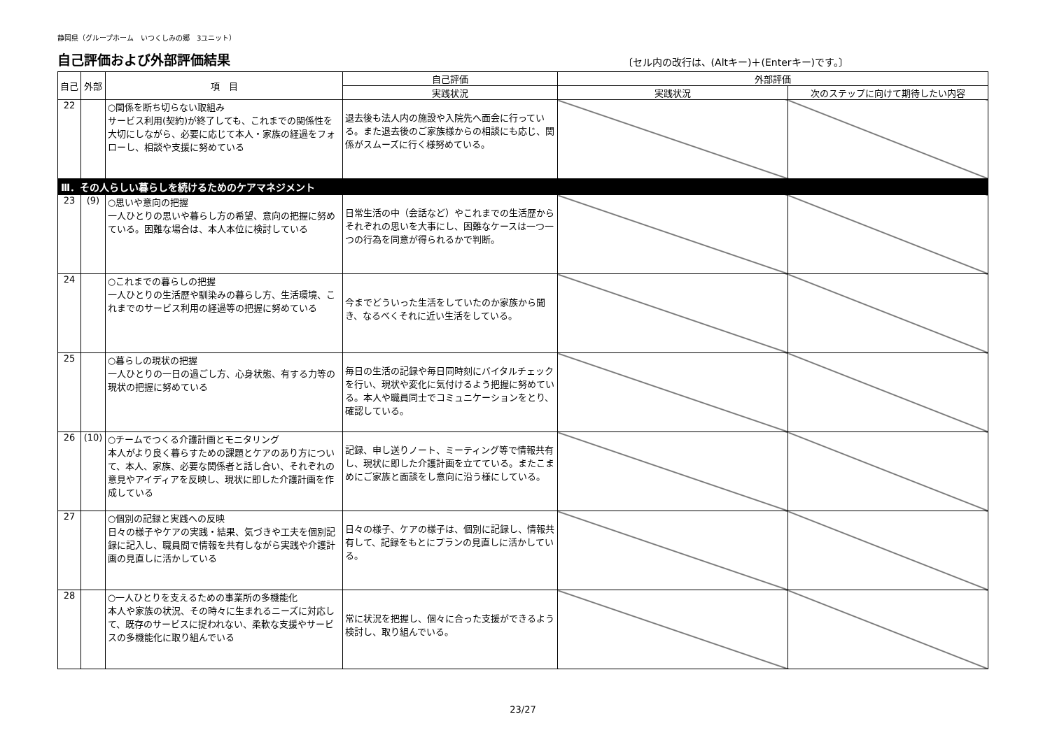静岡県（グループホーム　いつくしみの郷　3ユニット）
自己評価および外部評価結果
〔セル内の改行は、(Altキー)＋(Enterキー)です。〕
| 自己 | 外部 | 項 目 | 自己評価 | 外部評価 | |
| --- | --- | --- | --- | --- | --- |
| | | | 実践状況 | 実践状況 | 次のステップに向けて期待したい内容 |
| 22 | | ○関係を断ち切らない取組み サービス利用(契約)が終了しても、これまでの関係性を大切にしながら、必要に応じて本人・家族の経過をフォローし、相談や支援に努めている | 退去後も法人内の施設や入院先へ面会に行っている。また退去後のご家族様からの相談にも応じ、関係がスムーズに行く様努めている。 | | |
| Ⅲ．その人らしい暮らしを続けるためのケアマネジメント | | | | | |
| 23 | (9) | ○思いや意向の把握 一人ひとりの思いや暮らし方の希望、意向の把握に努めている。困難な場合は、本人本位に検討している | 日常生活の中（会話など）やこれまでの生活歴からそれぞれの思いを大事にし、困難なケースは一つ一つの行為を同意が得られるかで判断。 | | |
| 24 | | ○これまでの暮らしの把握 一人ひとりの生活歴や馴染みの暮らし方、生活環境、これまでのサービス利用の経過等の把握に努めている | 今までどういった生活をしていたのか家族から聞き、なるべくそれに近い生活をしている。 | | |
| 25 | | ○暮らしの現状の把握 一人ひとりの一日の過ごし方、心身状態、有する力等の現状の把握に努めている | 毎日の生活の記録や毎日同時刻にバイタルチェックを行い、現状や変化に気付けるよう把握に努めている。本人や職員同士でコミュニケーションをとり、確認している。 | | |
| 26 | (10) | ○チームでつくる介護計画とモニタリング 本人がより良く暮らすための課題とケアのあり方について、本人、家族、必要な関係者と話し合い、それぞれの意見やアイディアを反映し、現状に即した介護計画を作成している | 記録、申し送りノート、ミーティング等で情報共有し、現状に即した介護計画を立てている。またこまめにご家族と面談をし意向に沿う様にしている。 | | |
| 27 | | ○個別の記録と実践への反映 日々の様子やケアの実践・結果、気づきや工夫を個別記録に記入し、職員間で情報を共有しながら実践や介護計画の見直しに活かしている | 日々の様子、ケアの様子は、個別に記録し、情報共有して、記録をもとにプランの見直しに活かしている。 | | |
| 28 | | ○一人ひとりを支えるための事業所の多機能化 本人や家族の状況、その時々に生まれるニーズに対応して、既存のサービスに捉われない、柔軟な支援やサービスの多機能化に取り組んでいる | 常に状況を把握し、個々に合った支援ができるよう検討し、取り組んでいる。 | | |
23/27